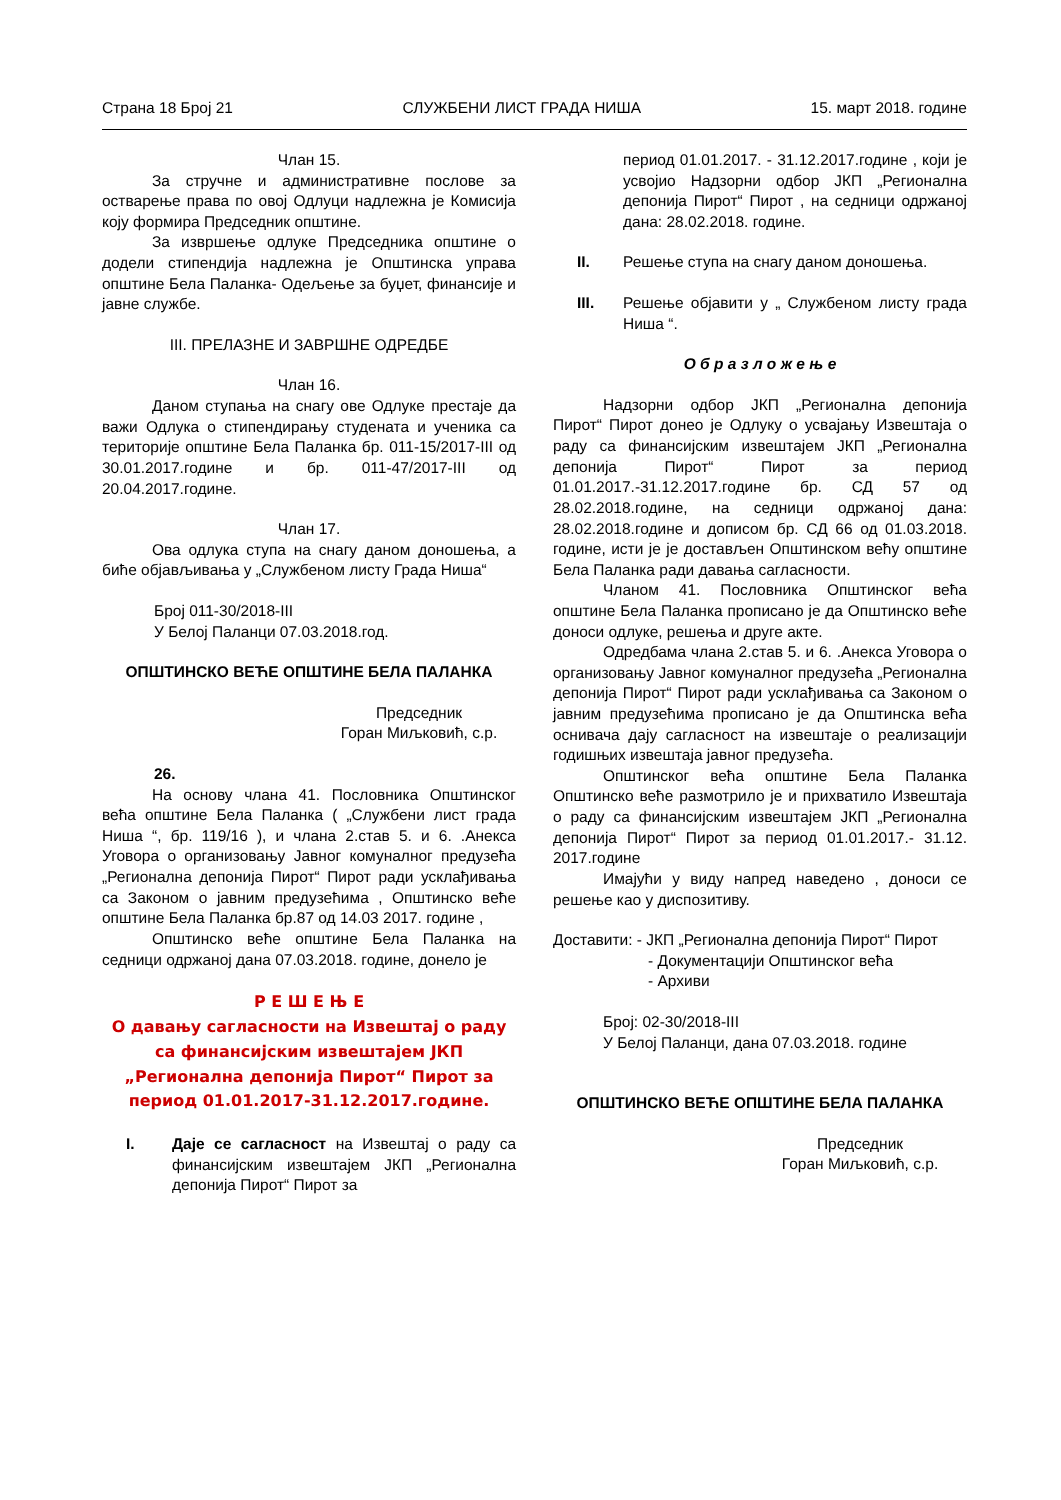Страна 18 Број 21 СЛУЖБЕНИ ЛИСТ ГРАДА НИША 15. март 2018. године
Члан 15.
За стручне и административне послове за остварење права по овој Одлуци надлежна је Комисија коју формира Председник општине.
За извршење одлуке Председника општине о додели стипендија надлежна је Општинска управа општине Бела Паланка- Одељење за буџет, финансије и јавне службе.
III. ПРЕЛАЗНЕ И ЗАВРШНЕ ОДРЕДБЕ
Члан 16.
Даном ступања на снагу ове Одлуке престаје да важи Одлука о стипендирању студената и ученика са територије општине Бела Паланка бр. 011-15/2017-III од 30.01.2017.године и бр. 011-47/2017-III од 20.04.2017.године.
Члан 17.
Ова одлука ступа на снагу даном доношења, а биће објављивања у „Службеном листу Града Ниша“
Број 011-30/2018-III
У Белој Паланци 07.03.2018.год.
ОПШТИНСКО ВЕЋЕ ОПШТИНЕ БЕЛА ПАЛАНКА
Председник
Горан Миљковић, с.р.
26.
На основу члана 41. Пословника Општинског већа општине Бела Паланка ( „Службени лист града Ниша “, бр. 119/16 ), и члана 2.став 5. и 6. .Анекса Уговора о организовању Јавног комуналног предузећа „Регионална депонија Пирот“ Пирот ради усклађивања са Законом о јавним предузећима , Општинско веће општине Бела Паланка бр.87 од 14.03 2017. године ,
Општинско веће општине Бела Паланка на седници одржаној дана 07.03.2018. године, донело је
Р Е Ш Е Њ Е
О давању сагласности на Извештај о раду са финансијским извештајем ЈКП „Регионална депонија Пирот“ Пирот за период 01.01.2017-31.12.2017.године.
I. Даје се сагласност на Извештај о раду са финансијским извештајем ЈКП „Регионална депонија Пирот“ Пирот за
период 01.01.2017. - 31.12.2017.године , који је усвојио Надзорни одбор ЈКП „Регионална депонија Пирот“ Пирот , на седници одржаној дана: 28.02.2018. године.
II. Решење ступа на снагу даном доношења.
III. Решење објавити у „ Службеном листу града Ниша “.
О б р а з л о ж е њ е
Надзорни одбор ЈКП „Регионална депонија Пирот“ Пирот донео је Одлуку о усвајању Извештаја о раду са финансијским извештајем ЈКП „Регионална депонија Пирот“ Пирот за период 01.01.2017.-31.12.2017.године бр. СД 57 од 28.02.2018.године, на седници одржаној дана: 28.02.2018.године и дописом бр. СД 66 од 01.03.2018. године, исти је је достављен Општинском већу општине Бела Паланка ради давања сагласности.
Чланом 41. Пословника Општинског већа општине Бела Паланка прописано је да Општинско веће доноси одлуке, решења и друге акте.
Одредбама члана 2.став 5. и 6. .Анекса Уговора о организовању Јавног комуналног предузећа „Регионална депонија Пирот“ Пирот ради усклађивања са Законом о јавним предузећима прописано је да Општинска већа оснивача дају сагласност на извештаје о реализацији годишњих извештаја јавног предузећа.
Општинског већа општине Бела Паланка Општинско веће размотрило је и прихватило Извештаја о раду са финансијским извештајем ЈКП „Регионална депонија Пирот“ Пирот за период 01.01.2017.- 31.12. 2017.године
Имајући у виду напред наведено , доноси се решење као у диспозитиву.
Доставити: - ЈКП „Регионална депонија Пирот“ Пирот
- Документацији Општинског већа
- Архиви
Број: 02-30/2018-III
У Белој Паланци, дана 07.03.2018. године
ОПШТИНСКО ВЕЋЕ ОПШТИНЕ БЕЛА ПАЛАНКА
Председник
Горан Миљковић, с.р.